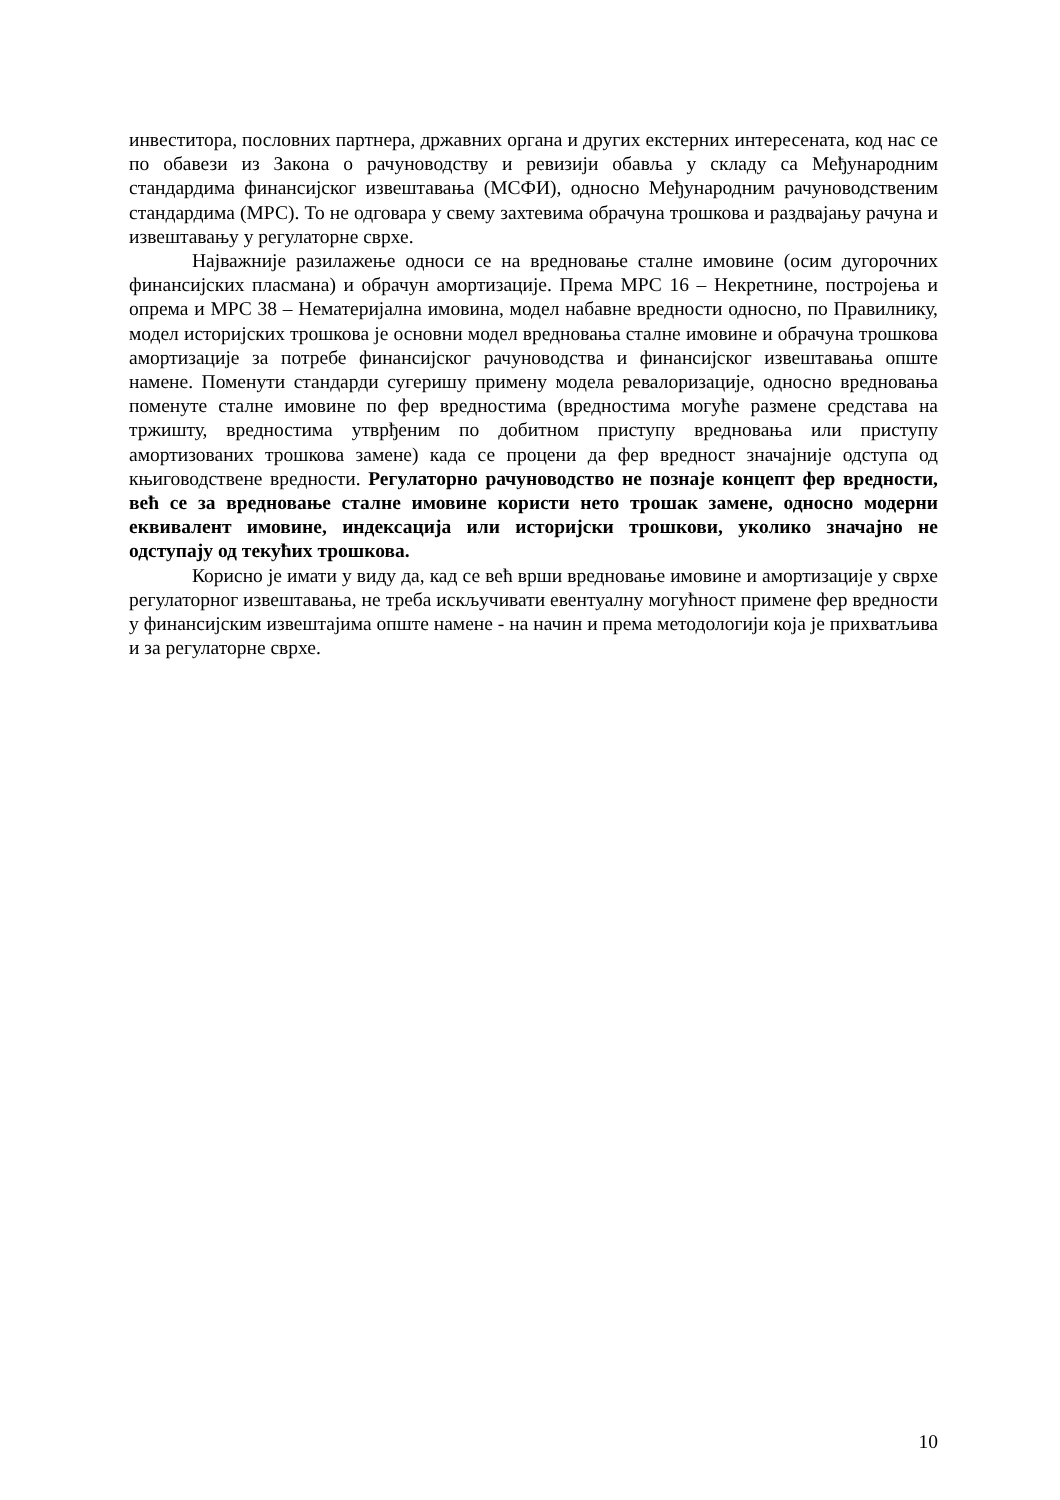инвеститора, пословних партнера, државних органа и других екстерних интересената, код нас се по обавези из Закона о рачуноводству и ревизији обавља у складу са Међународним стандардима финансијског извештавања (МСФИ), односно Међународним рачуноводственим стандардима (МРС). То не одговара у свему захтевима обрачуна трошкова и раздвајању рачуна и извештавању у регулаторне сврхе.
Најважније разилажење односи се на вредновање сталне имовине (осим дугорочних финансијских пласмана) и обрачун амортизације. Према МРС 16 – Некретнине, постројења и опрема и МРС 38 – Нематеријална имовина, модел набавне вредности односно, по Правилнику, модел историјских трошкова је основни модел вредновања сталне имовине и обрачуна трошкова амортизације за потребе финансијског рачуноводства и финансијског извештавања опште намене. Поменути стандарди сугеришу примену модела ревалоризације, односно вредновања поменуте сталне имовине по фер вредностима (вредностима могуће размене средстава на тржишту, вредностима утврђеним по добитном приступу вредновања или приступу амортизованих трошкова замене) када се процени да фер вредност значајније одступа од књиговодствене вредности. Регулаторно рачуноводство не познаје концепт фер вредности, већ се за вредновање сталне имовине користи нето трошак замене, односно модерни еквивалент имовине, индексација или историјски трошкови, уколико значајно не одступају од текућих трошкова.
Корисно је имати у виду да, кад се већ врши вредновање имовине и амортизације у сврхе регулаторног извештавања, не треба искључивати евентуалну могућност примене фер вредности у финансијским извештајима опште намене - на начин и према методологији која је прихватљива и за регулаторне сврхе.
10